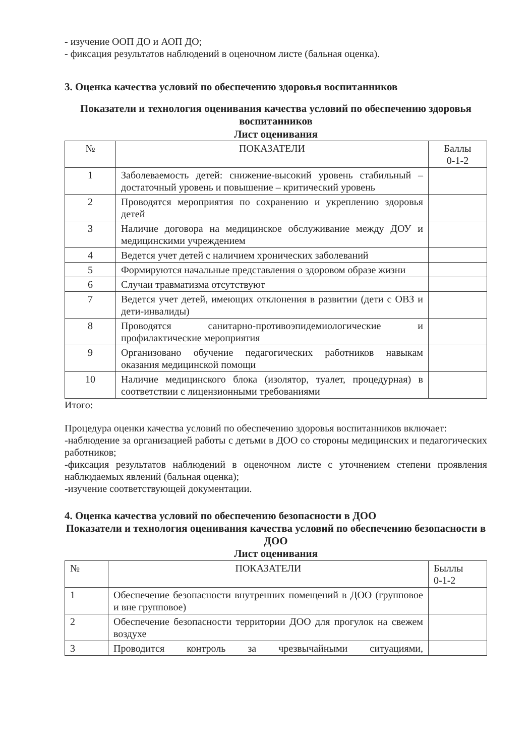- изучение ООП ДО и АОП ДО;
- фиксация результатов наблюдений в оценочном листе (бальная оценка).
3. Оценка качества условий по обеспечению здоровья воспитанников
Показатели и технология оценивания качества условий по обеспечению здоровья воспитанников
Лист оценивания
| № | ПОКАЗАТЕЛИ | Баллы 0-1-2 |
| --- | --- | --- |
| 1 | Заболеваемость детей: снижение-высокий уровень стабильный – достаточный уровень и повышение – критический уровень | |
| 2 | Проводятся мероприятия по сохранению и укреплению здоровья детей | |
| 3 | Наличие договора на медицинское обслуживание между ДОУ и медицинскими учреждением | |
| 4 | Ведется учет детей с наличием хронических заболеваний | |
| 5 | Формируются начальные представления о здоровом образе жизни | |
| 6 | Случаи травматизма отсутствуют | |
| 7 | Ведется учет детей, имеющих отклонения в развитии (дети с ОВЗ и дети-инвалиды) | |
| 8 | Проводятся санитарно-противоэпидемиологические и профилактические мероприятия | |
| 9 | Организовано обучение педагогических работников навыкам оказания медицинской помощи | |
| 10 | Наличие медицинского блока (изолятор, туалет, процедурная) в соответствии с лицензионными требованиями | |
Итого:
Процедура оценки качества условий по обеспечению здоровья воспитанников включает:
-наблюдение за организацией работы с детьми в ДОО со стороны медицинских и педагогических работников;
-фиксация результатов наблюдений в оценочном листе с уточнением степени проявления наблюдаемых явлений (бальная оценка);
-изучение соответствующей документации.
4. Оценка качества условий по обеспечению безопасности в ДОО
Показатели и технология оценивания качества условий по обеспечению безопасности в ДОО
Лист оценивания
| № | ПОКАЗАТЕЛИ | Быллы 0-1-2 |
| --- | --- | --- |
| 1 | Обеспечение безопасности внутренних помещений в ДОО (групповое и вне групповое) | |
| 2 | Обеспечение безопасности территории ДОО для прогулок на свежем воздухе | |
| 3 | Проводится контроль за чрезвычайными ситуациями, | |